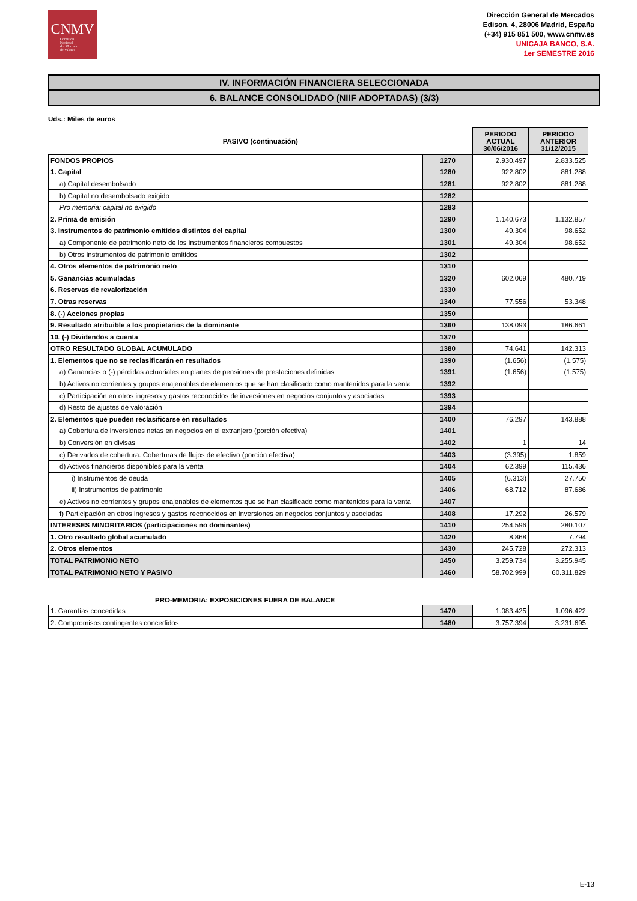CNMV
Comisión
Nacional
del Mercado
de Valores
Dirección General de Mercados
Edison, 4, 28006 Madrid, España
(+34) 915 851 500, www.cnmv.es
UNICAJA BANCO, S.A.
1er SEMESTRE 2016
IV. INFORMACIÓN FINANCIERA SELECCIONADA
6. BALANCE CONSOLIDADO (NIIF ADOPTADAS) (3/3)
Uds.: Miles de euros
| PASIVO (continuación) | | PERIODO ACTUAL 30/06/2016 | PERIODO ANTERIOR 31/12/2015 |
| --- | --- | --- | --- |
| FONDOS PROPIOS | 1270 | 2.930.497 | 2.833.525 |
| 1. Capital | 1280 | 922.802 | 881.288 |
| a) Capital desembolsado | 1281 | 922.802 | 881.288 |
| b) Capital no desembolsado exigido | 1282 | | |
| Pro memoria: capital no exigido | 1283 | | |
| 2. Prima de emisión | 1290 | 1.140.673 | 1.132.857 |
| 3. Instrumentos de patrimonio emitidos distintos del capital | 1300 | 49.304 | 98.652 |
| a) Componente de patrimonio neto de los instrumentos financieros compuestos | 1301 | 49.304 | 98.652 |
| b) Otros instrumentos de patrimonio emitidos | 1302 | | |
| 4. Otros elementos de patrimonio neto | 1310 | | |
| 5. Ganancias acumuladas | 1320 | 602.069 | 480.719 |
| 6. Reservas de revalorización | 1330 | | |
| 7. Otras reservas | 1340 | 77.556 | 53.348 |
| 8. (-) Acciones propias | 1350 | | |
| 9. Resultado atribuible a los propietarios de la dominante | 1360 | 138.093 | 186.661 |
| 10. (-) Dividendos a cuenta | 1370 | | |
| OTRO RESULTADO GLOBAL ACUMULADO | 1380 | 74.641 | 142.313 |
| 1. Elementos que no se reclasificarán en resultados | 1390 | (1.656) | (1.575) |
| a) Ganancias o (-) pérdidas actuariales en planes de pensiones de prestaciones definidas | 1391 | (1.656) | (1.575) |
| b) Activos no corrientes y grupos enajenables de elementos que se han clasificado como mantenidos para la venta | 1392 | | |
| c) Participación en otros ingresos y gastos reconocidos de inversiones en negocios conjuntos y asociadas | 1393 | | |
| d) Resto de ajustes de valoración | 1394 | | |
| 2. Elementos que pueden reclasificarse en resultados | 1400 | 76.297 | 143.888 |
| a) Cobertura de inversiones netas en negocios en el extranjero (porción efectiva) | 1401 | | |
| b) Conversión en divisas | 1402 | 1 | 14 |
| c) Derivados de cobertura. Coberturas de flujos de efectivo (porción efectiva) | 1403 | (3.395) | 1.859 |
| d) Activos financieros disponibles para la venta | 1404 | 62.399 | 115.436 |
| i) Instrumentos de deuda | 1405 | (6.313) | 27.750 |
| ii) Instrumentos de patrimonio | 1406 | 68.712 | 87.686 |
| e) Activos no corrientes y grupos enajenables de elementos que se han clasificado como mantenidos para la venta | 1407 | | |
| f) Participación en otros ingresos y gastos reconocidos en inversiones en negocios conjuntos y asociadas | 1408 | 17.292 | 26.579 |
| INTERESES MINORITARIOS (participaciones no dominantes) | 1410 | 254.596 | 280.107 |
| 1. Otro resultado global acumulado | 1420 | 8.868 | 7.794 |
| 2. Otros elementos | 1430 | 245.728 | 272.313 |
| TOTAL PATRIMONIO NETO | 1450 | 3.259.734 | 3.255.945 |
| TOTAL PATRIMONIO NETO Y PASIVO | 1460 | 58.702.999 | 60.311.829 |
PRO-MEMORIA: EXPOSICIONES FUERA DE BALANCE
| 1. Garantías concedidas | 1470 | 1.083.425 | 1.096.422 |
| 2. Compromisos contingentes concedidos | 1480 | 3.757.394 | 3.231.695 |
E-13